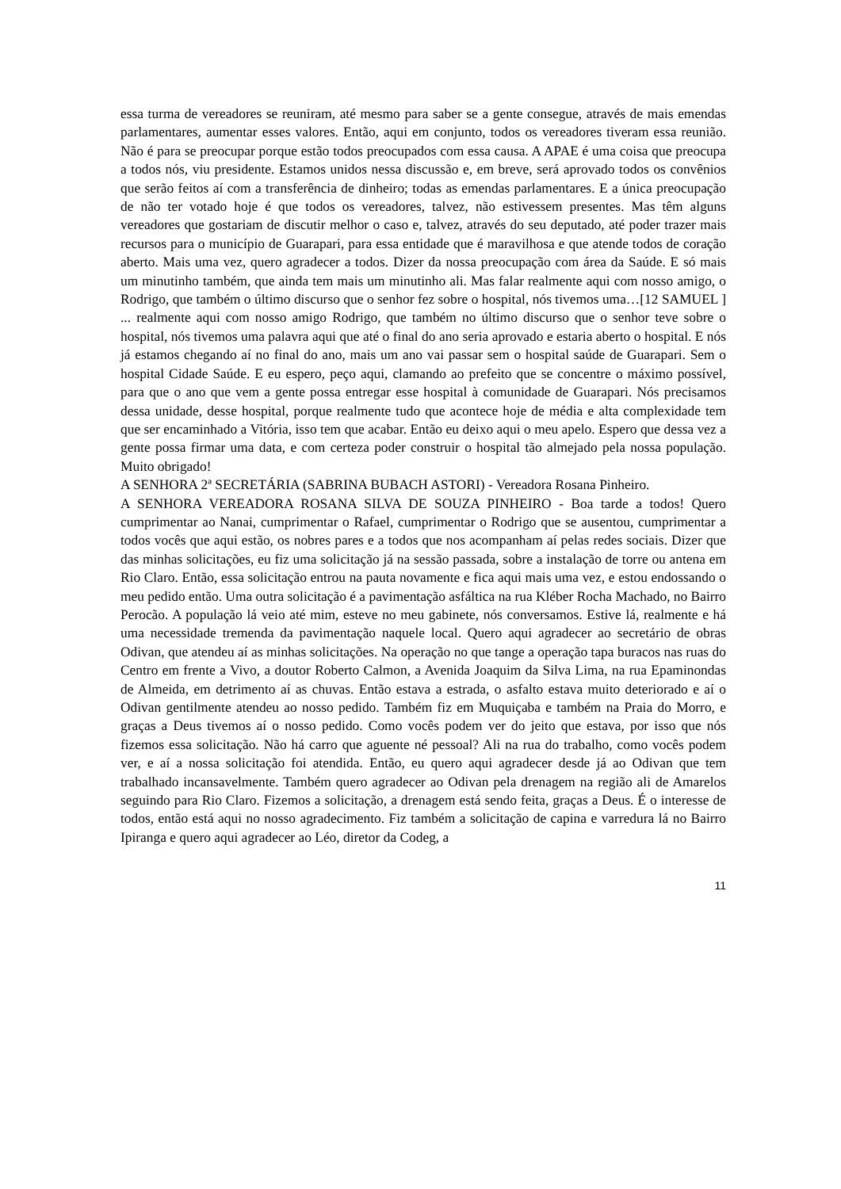essa turma de vereadores se reuniram, até mesmo para saber se a gente consegue, através de mais emendas parlamentares, aumentar esses valores. Então, aqui em conjunto, todos os vereadores tiveram essa reunião. Não é para se preocupar porque estão todos preocupados com essa causa. A APAE é uma coisa que preocupa a todos nós, viu presidente. Estamos unidos nessa discussão e, em breve, será aprovado todos os convênios que serão feitos aí com a transferência de dinheiro; todas as emendas parlamentares. E a única preocupação de não ter votado hoje é que todos os vereadores, talvez, não estivessem presentes. Mas têm alguns vereadores que gostariam de discutir melhor o caso e, talvez, através do seu deputado, até poder trazer mais recursos para o município de Guarapari, para essa entidade que é maravilhosa e que atende todos de coração aberto. Mais uma vez, quero agradecer a todos. Dizer da nossa preocupação com área da Saúde. E só mais um minutinho também, que ainda tem mais um minutinho ali. Mas falar realmente aqui com nosso amigo, o Rodrigo, que também o último discurso que o senhor fez sobre o hospital, nós tivemos uma…[12 SAMUEL ] ... realmente aqui com nosso amigo Rodrigo, que também no último discurso que o senhor teve sobre o hospital, nós tivemos uma palavra aqui que até o final do ano seria aprovado e estaria aberto o hospital. E nós já estamos chegando aí no final do ano, mais um ano vai passar sem o hospital saúde de Guarapari. Sem o hospital Cidade Saúde. E eu espero, peço aqui, clamando ao prefeito que se concentre o máximo possível, para que o ano que vem a gente possa entregar esse hospital à comunidade de Guarapari. Nós precisamos dessa unidade, desse hospital, porque realmente tudo que acontece hoje de média e alta complexidade tem que ser encaminhado a Vitória, isso tem que acabar. Então eu deixo aqui o meu apelo. Espero que dessa vez a gente possa firmar uma data, e com certeza poder construir o hospital tão almejado pela nossa população. Muito obrigado!
A SENHORA 2ª SECRETÁRIA (SABRINA BUBACH ASTORI) - Vereadora Rosana Pinheiro.
A SENHORA VEREADORA ROSANA SILVA DE SOUZA PINHEIRO - Boa tarde a todos! Quero cumprimentar ao Nanai, cumprimentar o Rafael, cumprimentar o Rodrigo que se ausentou, cumprimentar a todos vocês que aqui estão, os nobres pares e a todos que nos acompanham aí pelas redes sociais. Dizer que das minhas solicitações, eu fiz uma solicitação já na sessão passada, sobre a instalação de torre ou antena em Rio Claro. Então, essa solicitação entrou na pauta novamente e fica aqui mais uma vez, e estou endossando o meu pedido então. Uma outra solicitação é a pavimentação asfáltica na rua Kléber Rocha Machado, no Bairro Perocão. A população lá veio até mim, esteve no meu gabinete, nós conversamos. Estive lá, realmente e há uma necessidade tremenda da pavimentação naquele local. Quero aqui agradecer ao secretário de obras Odivan, que atendeu aí as minhas solicitações. Na operação no que tange a operação tapa buracos nas ruas do Centro em frente a Vivo, a doutor Roberto Calmon, a Avenida Joaquim da Silva Lima, na rua Epaminondas de Almeida, em detrimento aí as chuvas. Então estava a estrada, o asfalto estava muito deteriorado e aí o Odivan gentilmente atendeu ao nosso pedido. Também fiz em Muquiçaba e também na Praia do Morro, e graças a Deus tivemos aí o nosso pedido. Como vocês podem ver do jeito que estava, por isso que nós fizemos essa solicitação. Não há carro que aguente né pessoal? Ali na rua do trabalho, como vocês podem ver, e aí a nossa solicitação foi atendida. Então, eu quero aqui agradecer desde já ao Odivan que tem trabalhado incansavelmente. Também quero agradecer ao Odivan pela drenagem na região ali de Amarelos seguindo para Rio Claro. Fizemos a solicitação, a drenagem está sendo feita, graças a Deus. É o interesse de todos, então está aqui no nosso agradecimento. Fiz também a solicitação de capina e varredura lá no Bairro Ipiranga e quero aqui agradecer ao Léo, diretor da Codeg, a
11